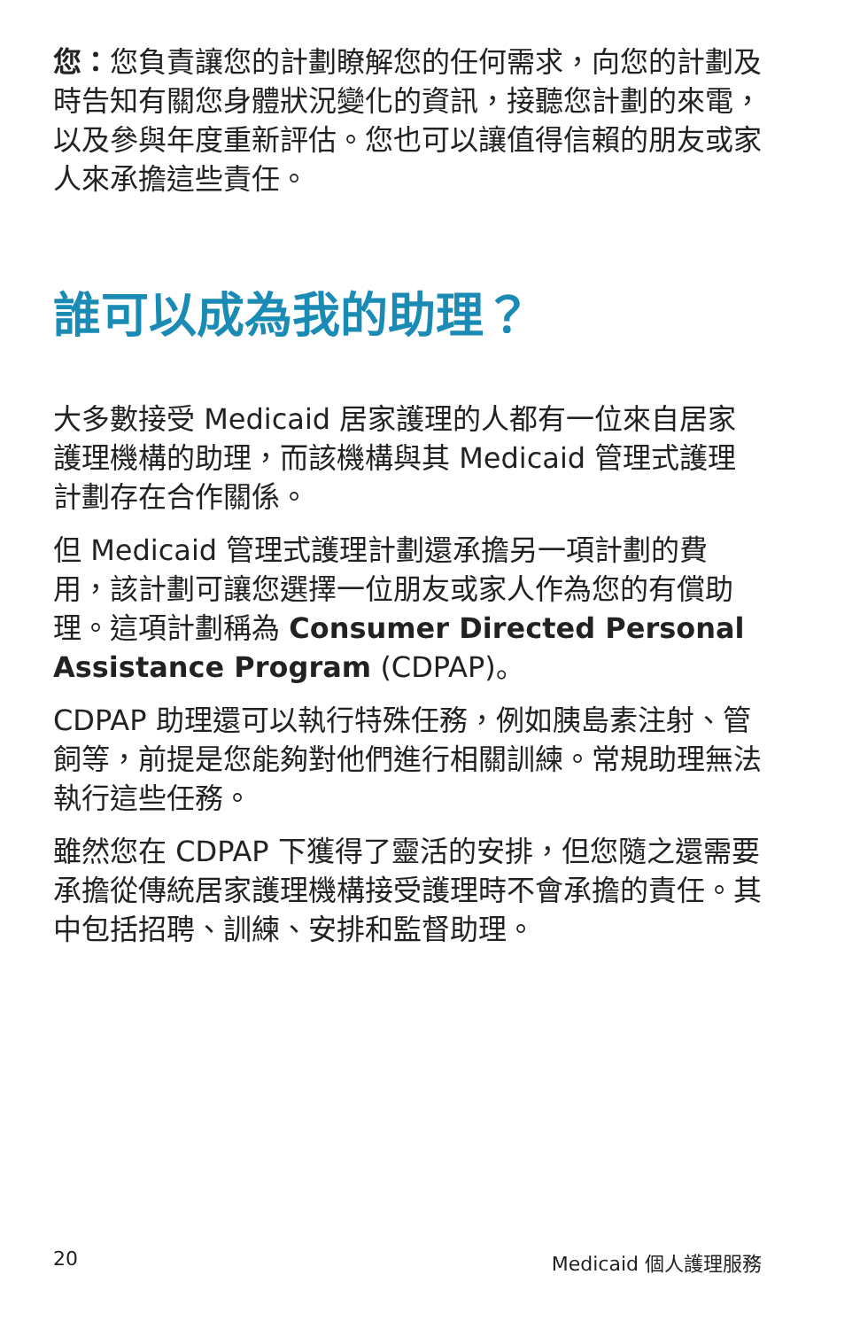您：您負責讓您的計劃瞭解您的任何需求，向您的計劃及時告知有關您身體狀況變化的資訊，接聽您計劃的來電，以及參與年度重新評估。您也可以讓值得信賴的朋友或家人來承擔這些責任。
誰可以成為我的助理？
大多數接受 Medicaid 居家護理的人都有一位來自居家護理機構的助理，而該機構與其 Medicaid 管理式護理計劃存在合作關係。
但 Medicaid 管理式護理計劃還承擔另一項計劃的費用，該計劃可讓您選擇一位朋友或家人作為您的有償助理。這項計劃稱為 Consumer Directed Personal Assistance Program (CDPAP)。
CDPAP 助理還可以執行特殊任務，例如胰島素注射、管飼等，前提是您能夠對他們進行相關訓練。常規助理無法執行這些任務。
雖然您在 CDPAP 下獲得了靈活的安排，但您隨之還需要承擔從傳統居家護理機構接受護理時不會承擔的責任。其中包括招聘、訓練、安排和監督助理。
20 Medicaid 個人護理服務